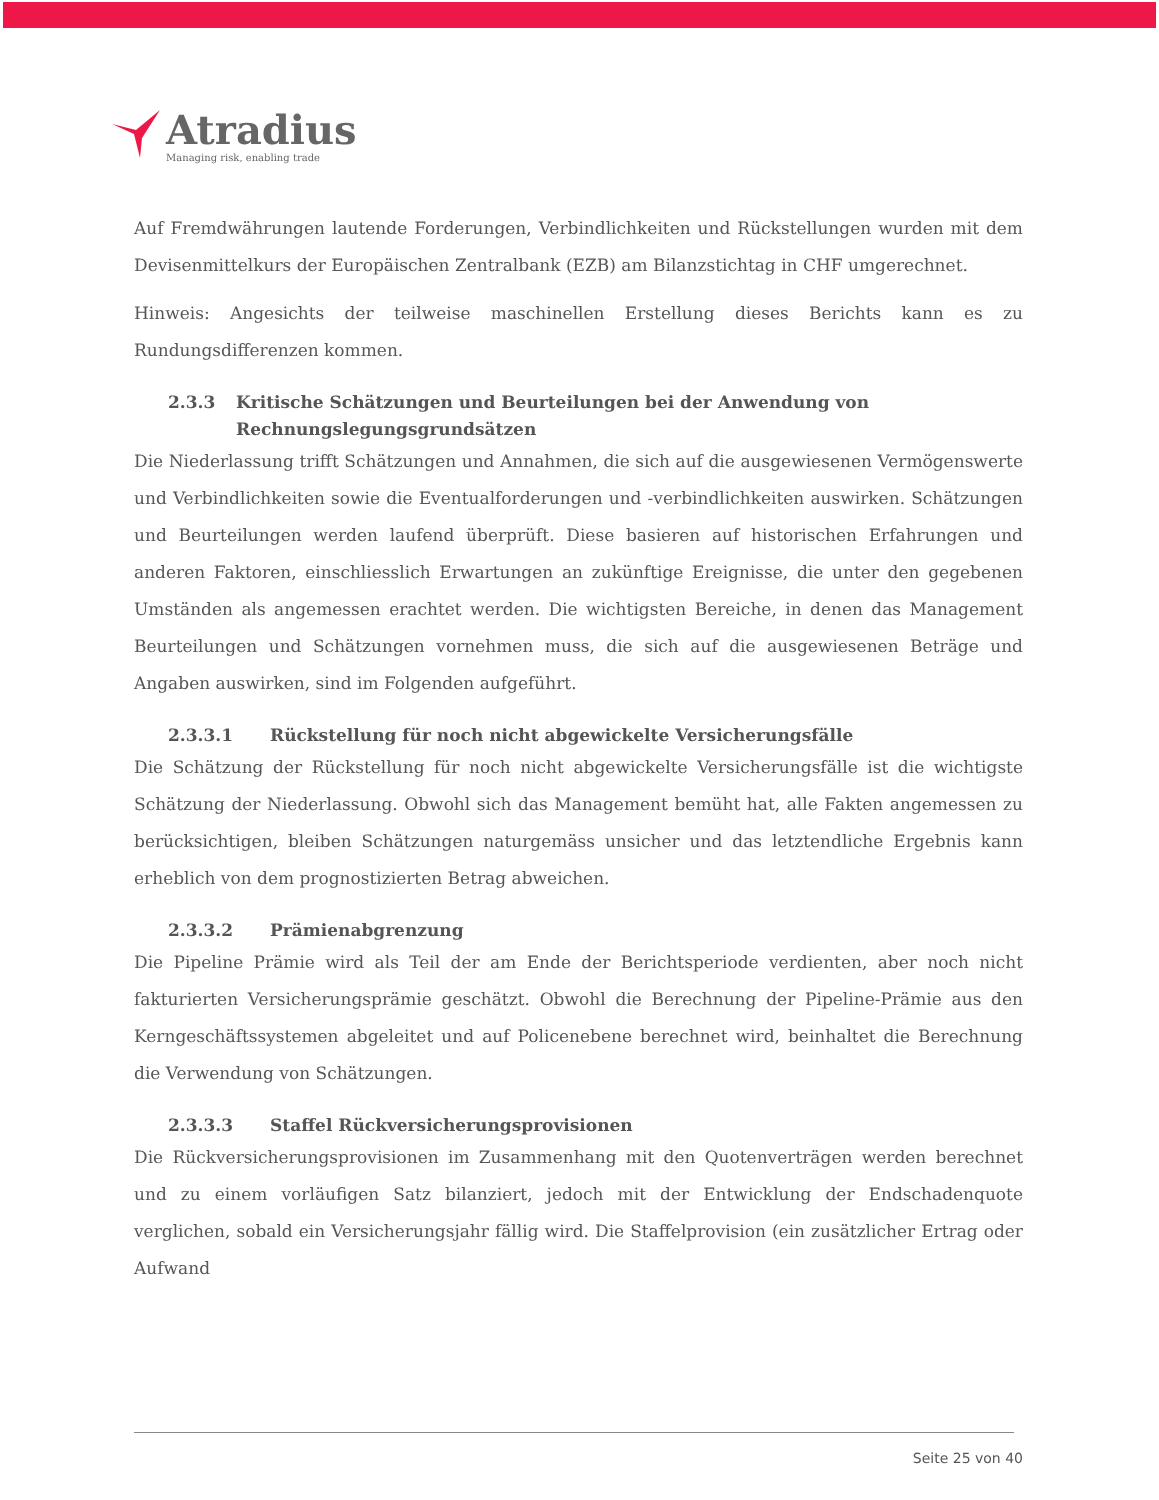Atradius
Managing risk, enabling trade
Auf Fremdwährungen lautende Forderungen, Verbindlichkeiten und Rückstellungen wurden mit dem Devisenmittelkurs der Europäischen Zentralbank (EZB) am Bilanzstichtag in CHF umgerechnet.
Hinweis: Angesichts der teilweise maschinellen Erstellung dieses Berichts kann es zu Rundungsdifferenzen kommen.
2.3.3 Kritische Schätzungen und Beurteilungen bei der Anwendung von Rechnungslegungsgrundsätzen
Die Niederlassung trifft Schätzungen und Annahmen, die sich auf die ausgewiesenen Vermögenswerte und Verbindlichkeiten sowie die Eventualforderungen und -verbindlichkeiten auswirken. Schätzungen und Beurteilungen werden laufend überprüft. Diese basieren auf historischen Erfahrungen und anderen Faktoren, einschliesslich Erwartungen an zukünftige Ereignisse, die unter den gegebenen Umständen als angemessen erachtet werden. Die wichtigsten Bereiche, in denen das Management Beurteilungen und Schätzungen vornehmen muss, die sich auf die ausgewiesenen Beträge und Angaben auswirken, sind im Folgenden aufgeführt.
2.3.3.1 Rückstellung für noch nicht abgewickelte Versicherungsfälle
Die Schätzung der Rückstellung für noch nicht abgewickelte Versicherungsfälle ist die wichtigste Schätzung der Niederlassung. Obwohl sich das Management bemüht hat, alle Fakten angemessen zu berücksichtigen, bleiben Schätzungen naturgemäss unsicher und das letztendliche Ergebnis kann erheblich von dem prognostizierten Betrag abweichen.
2.3.3.2 Prämienabgrenzung
Die Pipeline Prämie wird als Teil der am Ende der Berichtsperiode verdienten, aber noch nicht fakturierten Versicherungsprämie geschätzt. Obwohl die Berechnung der Pipeline-Prämie aus den Kerngeschäftssystemen abgeleitet und auf Policenebene berechnet wird, beinhaltet die Berechnung die Verwendung von Schätzungen.
2.3.3.3 Staffel Rückversicherungsprovisionen
Die Rückversicherungsprovisionen im Zusammenhang mit den Quotenverträgen werden berechnet und zu einem vorläufigen Satz bilanziert, jedoch mit der Entwicklung der Endschadenquote verglichen, sobald ein Versicherungsjahr fällig wird. Die Staffelprovision (ein zusätzlicher Ertrag oder Aufwand
Seite 25 von 40